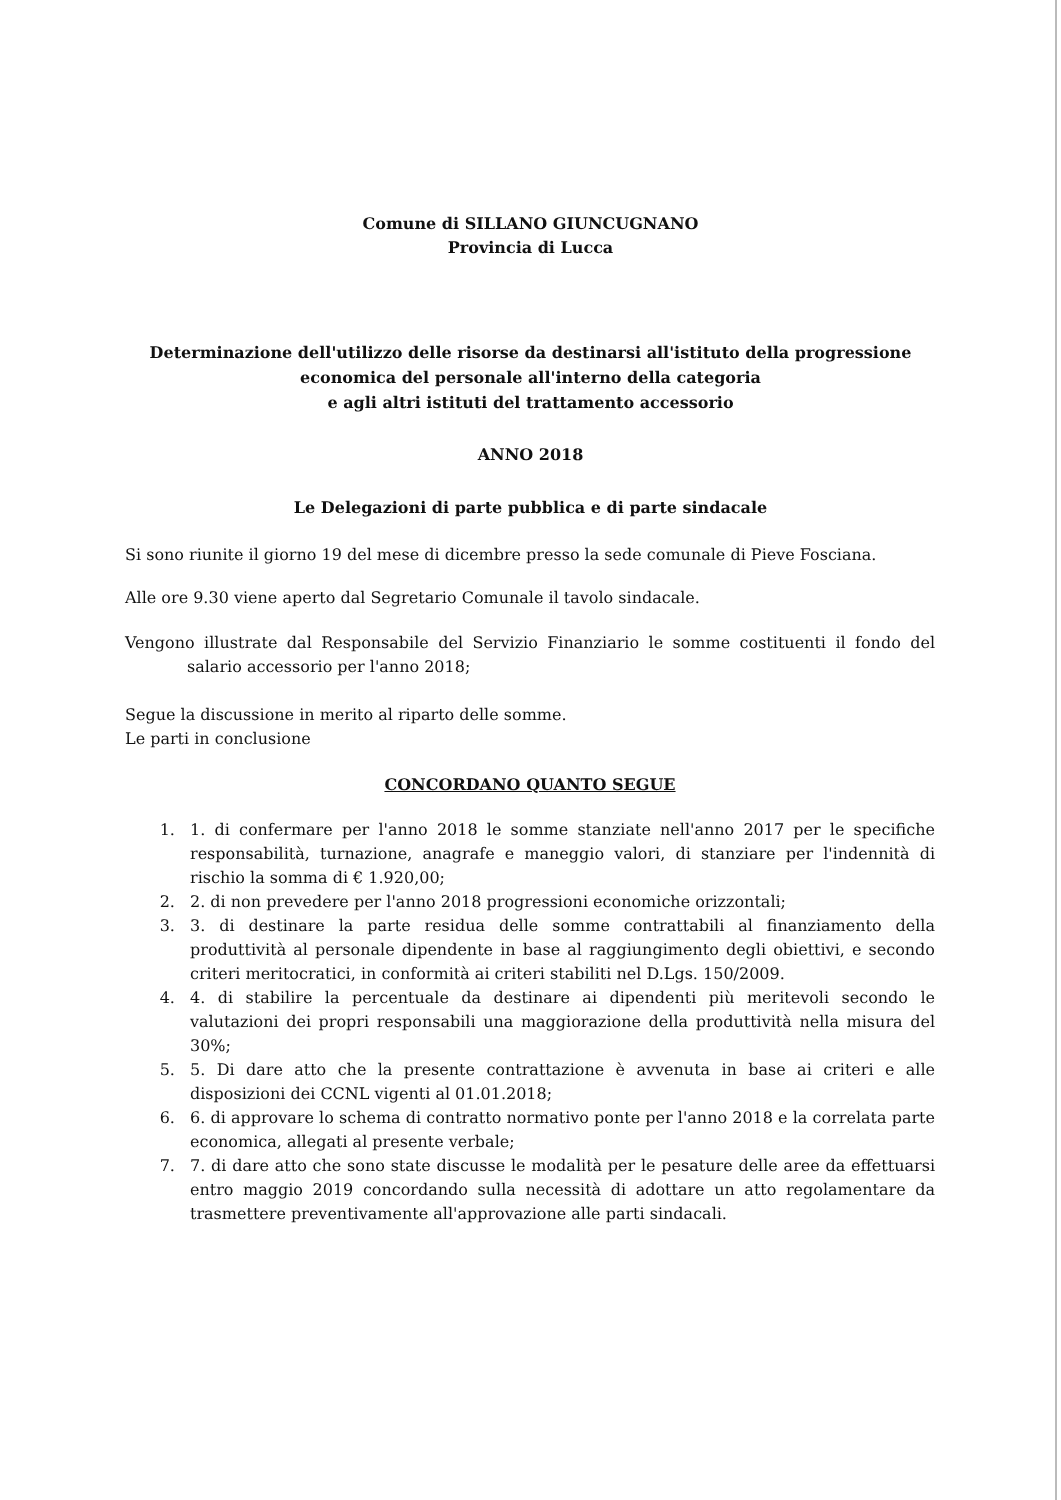Comune di SILLANO GIUNCUGNANO
Provincia di Lucca
Determinazione dell'utilizzo delle risorse da destinarsi all'istituto della progressione
economica del personale all'interno della categoria
e agli altri istituti del trattamento accessorio
ANNO 2018
Le Delegazioni di parte pubblica e di parte sindacale
Si sono riunite il giorno 19 del mese di dicembre presso la sede comunale di Pieve Fosciana.
Alle ore 9.30 viene aperto dal Segretario Comunale il tavolo sindacale.
Vengono illustrate dal Responsabile del Servizio Finanziario le somme costituenti il fondo del salario accessorio per l'anno 2018;
Segue la discussione in merito al riparto delle somme.
Le parti in conclusione
CONCORDANO QUANTO SEGUE
1. 1. di confermare per l'anno 2018 le somme stanziate nell'anno 2017 per le specifiche responsabilità, turnazione, anagrafe e maneggio valori, di stanziare per l'indennità di rischio la somma di € 1.920,00;
2. 2. di non prevedere per l'anno 2018 progressioni economiche orizzontali;
3. 3. di destinare la parte residua delle somme contrattabili al finanziamento della produttività al personale dipendente in base al raggiungimento degli obiettivi, e secondo criteri meritocratici, in conformità ai criteri stabiliti nel D.Lgs. 150/2009.
4. 4. di stabilire la percentuale da destinare ai dipendenti più meritevoli secondo le valutazioni dei propri responsabili una maggiorazione della produttività nella misura del 30%;
5. 5. Di dare atto che la presente contrattazione è avvenuta in base ai criteri e alle disposizioni dei CCNL vigenti al 01.01.2018;
6. 6. di approvare lo schema di contratto normativo ponte per l'anno 2018 e la correlata parte economica, allegati al presente verbale;
7. 7. di dare atto che sono state discusse le modalità per le pesature delle aree da effettuarsi entro maggio 2019 concordando sulla necessità di adottare un atto regolamentare da trasmettere preventivamente all'approvazione alle parti sindacali.